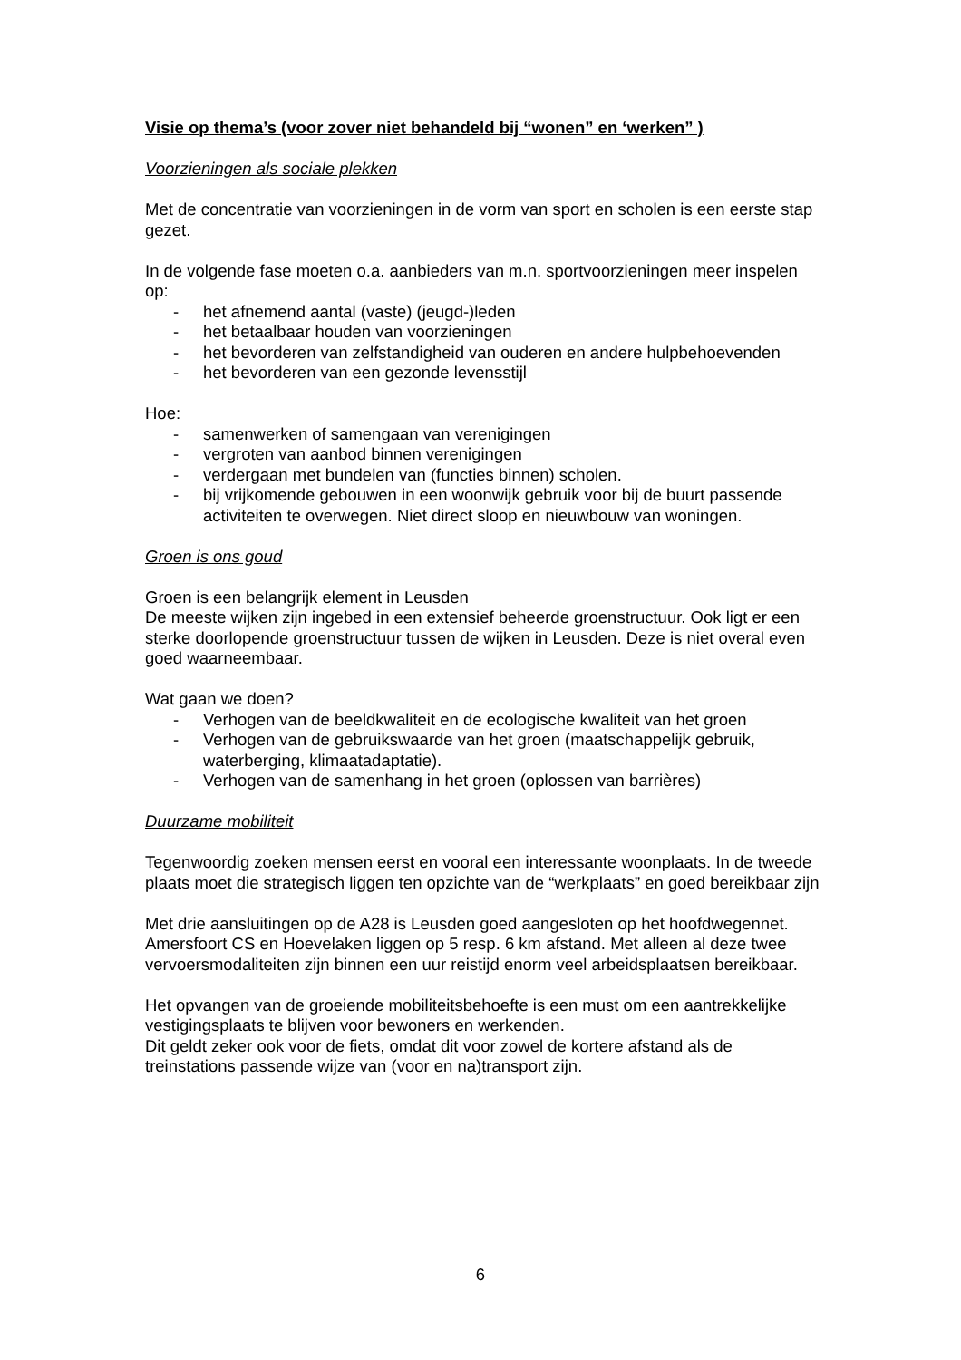Visie op thema’s (voor zover niet behandeld bij “wonen” en ‘werken” )
Voorzieningen als sociale plekken
Met de concentratie van voorzieningen in de vorm van sport en scholen is een eerste stap gezet.
In de volgende fase moeten o.a. aanbieders van m.n. sportvoorzieningen meer inspelen op:
- het afnemend aantal (vaste) (jeugd-)leden
- het betaalbaar houden van voorzieningen
- het bevorderen van zelfstandigheid van ouderen en andere hulpbehoevenden
- het bevorderen van een gezonde levensstijl
Hoe:
- samenwerken of samengaan van verenigingen
- vergroten van aanbod binnen verenigingen
- verdergaan met bundelen van (functies binnen) scholen.
- bij vrijkomende gebouwen in een woonwijk gebruik voor bij de buurt passende activiteiten te overwegen. Niet direct sloop en nieuwbouw van woningen.
Groen is ons goud
Groen is een belangrijk element in Leusden
De meeste wijken zijn ingebed in een extensief beheerde groenstructuur. Ook ligt er een sterke doorlopende groenstructuur tussen de wijken in Leusden. Deze is niet overal even goed waarneembaar.
Wat gaan we doen?
- Verhogen van de beeldkwaliteit en de ecologische kwaliteit van het groen
- Verhogen van de gebruikswaarde van het groen (maatschappelijk gebruik, waterberging, klimaatadaptatie).
- Verhogen van de samenhang in het groen (oplossen van barrières)
Duurzame mobiliteit
Tegenwoordig zoeken mensen eerst en vooral een interessante woonplaats. In de tweede plaats moet die strategisch liggen ten opzichte van de “werkplaats” en goed bereikbaar zijn
Met drie aansluitingen op de A28 is Leusden goed aangesloten op het hoofdwegennet. Amersfoort CS en Hoevelaken liggen op 5 resp. 6 km afstand. Met alleen al deze twee vervoersmodaliteiten zijn binnen een uur reistijd enorm veel arbeidsplaatsen bereikbaar.
Het opvangen van de groeiende mobiliteitsbehoefte is een must om een aantrekkelijke vestigingsplaats te blijven voor bewoners en werkenden.
Dit geldt zeker ook voor de fiets, omdat dit voor zowel de kortere afstand als de treinstations passende wijze van (voor en na)transport zijn.
6